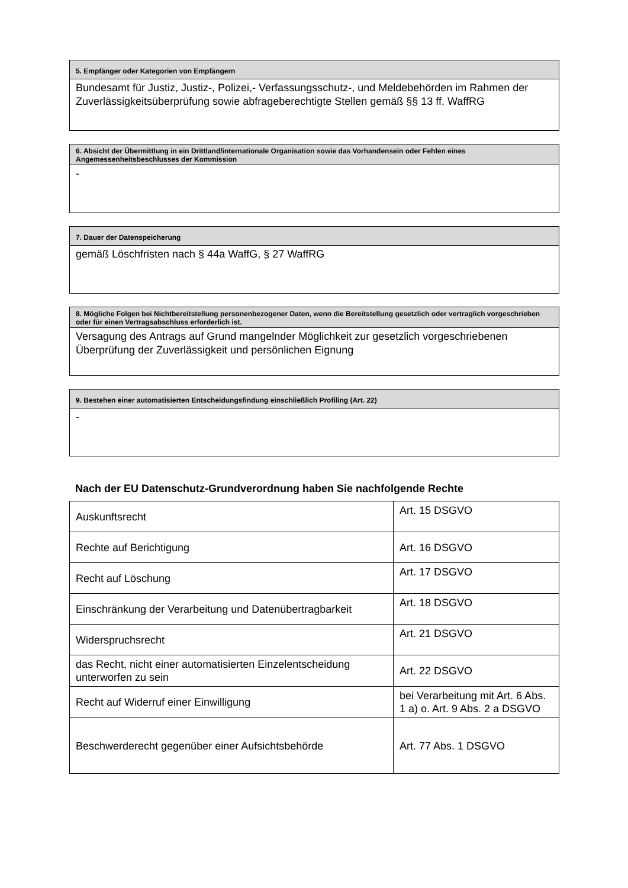5. Empfänger oder Kategorien von Empfängern
Bundesamt für Justiz, Justiz-, Polizei,- Verfassungsschutz-, und Meldebehörden im Rahmen der Zuverlässigkeitsüberprüfung sowie abfrageberechtigte Stellen gemäß §§ 13 ff. WaffRG
6. Absicht der Übermittlung in ein Drittland/internationale Organisation sowie das Vorhandensein oder Fehlen eines Angemessenheitsbeschlusses der Kommission
-
7. Dauer der Datenspeicherung
gemäß Löschfristen nach § 44a WaffG, § 27 WaffRG
8. Mögliche Folgen bei Nichtbereitstellung personenbezogener Daten, wenn die Bereitstellung gesetzlich oder vertraglich vorgeschrieben oder für einen Vertragsabschluss erforderlich ist.
Versagung des Antrags auf Grund mangelnder Möglichkeit zur gesetzlich vorgeschriebenen Überprüfung der Zuverlässigkeit und persönlichen Eignung
9. Bestehen einer automatisierten Entscheidungsfindung einschließlich Profiling (Art. 22)
-
Nach der EU Datenschutz-Grundverordnung haben Sie nachfolgende Rechte
| Auskunftsrecht | Art. 15 DSGVO |
| Rechte auf Berichtigung | Art. 16 DSGVO |
| Recht auf Löschung | Art. 17 DSGVO |
| Einschränkung der Verarbeitung und Datenübertragbarkeit | Art. 18 DSGVO |
| Widerspruchsrecht | Art. 21 DSGVO |
| das Recht, nicht einer automatisierten Einzelentscheidung unterworfen zu sein | Art. 22 DSGVO |
| Recht auf Widerruf einer Einwilligung | bei Verarbeitung mit Art. 6 Abs. 1 a) o. Art. 9 Abs. 2 a DSGVO |
| Beschwerderecht gegenüber einer Aufsichtsbehörde | Art. 77 Abs. 1 DSGVO |